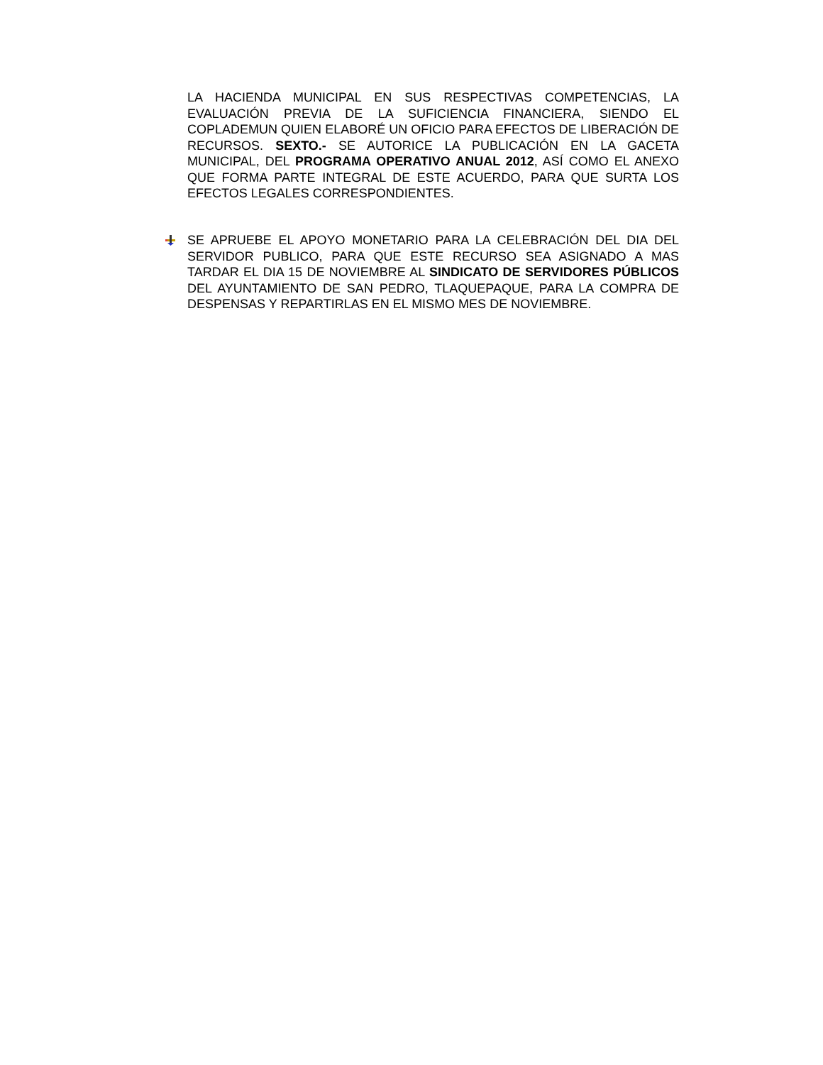LA HACIENDA MUNICIPAL EN SUS RESPECTIVAS COMPETENCIAS, LA EVALUACIÓN PREVIA DE LA SUFICIENCIA FINANCIERA, SIENDO EL COPLADEMUN QUIEN ELABORÉ UN OFICIO PARA EFECTOS DE LIBERACIÓN DE RECURSOS. SEXTO.- SE AUTORICE LA PUBLICACIÓN EN LA GACETA MUNICIPAL, DEL PROGRAMA OPERATIVO ANUAL 2012, ASÍ COMO EL ANEXO QUE FORMA PARTE INTEGRAL DE ESTE ACUERDO, PARA QUE SURTA LOS EFECTOS LEGALES CORRESPONDIENTES.
SE APRUEBE EL APOYO MONETARIO PARA LA CELEBRACIÓN DEL DIA DEL SERVIDOR PUBLICO, PARA QUE ESTE RECURSO SEA ASIGNADO A MAS TARDAR EL DIA 15 DE NOVIEMBRE AL SINDICATO DE SERVIDORES PÚBLICOS DEL AYUNTAMIENTO DE SAN PEDRO, TLAQUEPAQUE, PARA LA COMPRA DE DESPENSAS Y REPARTIRLAS EN EL MISMO MES DE NOVIEMBRE.